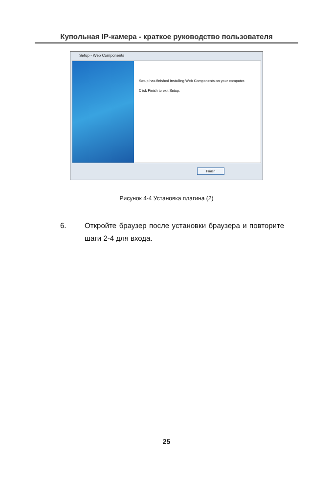Купольная IP-камера - краткое руководство пользователя
Setup - Web Components
Setup has finished installing Web Components on your computer.
Click Finish to exit Setup.
Finish
Рисунок 4-4 Установка плагина (2)
6. Откройте браузер после установки браузера и повторите шаги 2-4 для входа.
25